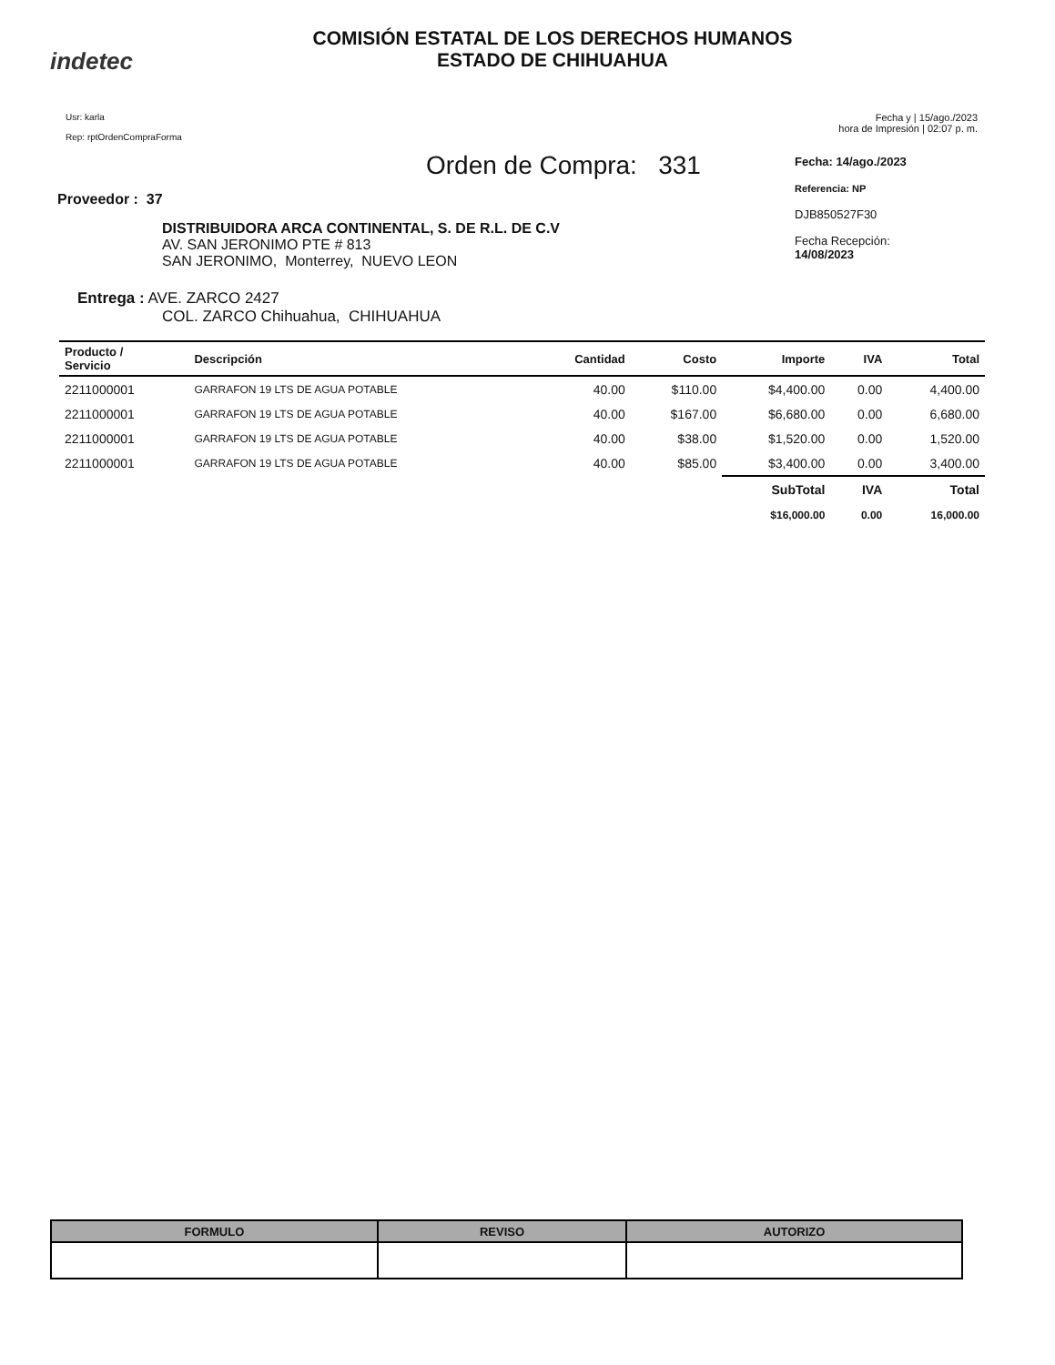indetec
COMISIÓN ESTATAL DE LOS DERECHOS HUMANOS
ESTADO DE CHIHUAHUA
Usr: karla
Rep: rptOrdenCompraForma
Fecha y | 15/ago./2023
hora de Impresión | 02:07 p. m.
Orden de Compra: 331
Proveedor : 37
DISTRIBUIDORA ARCA CONTINENTAL, S. DE R.L. DE C.V
AV. SAN JERONIMO PTE # 813
SAN JERONIMO, Monterrey, NUEVO LEON
Entrega : AVE. ZARCO 2427
COL. ZARCO Chihuahua, CHIHUAHUA
Fecha: 14/ago./2023
Referencia: NP
DJB850527F30
Fecha Recepción:
14/08/2023
| Producto / Servicio | Descripción | Cantidad | Costo | Importe | IVA | Total |
| --- | --- | --- | --- | --- | --- | --- |
| 2211000001 | GARRAFON 19 LTS DE AGUA POTABLE | 40.00 | $110.00 | $4,400.00 | 0.00 | 4,400.00 |
| 2211000001 | GARRAFON 19 LTS DE AGUA POTABLE | 40.00 | $167.00 | $6,680.00 | 0.00 | 6,680.00 |
| 2211000001 | GARRAFON 19 LTS DE AGUA POTABLE | 40.00 | $38.00 | $1,520.00 | 0.00 | 1,520.00 |
| 2211000001 | GARRAFON 19 LTS DE AGUA POTABLE | 40.00 | $85.00 | $3,400.00 | 0.00 | 3,400.00 |
| | | | | SubTotal | IVA | Total |
| | | | | $16,000.00 | 0.00 | 16,000.00 |
| FORMULO | REVISO | AUTORIZO |
| --- | --- | --- |